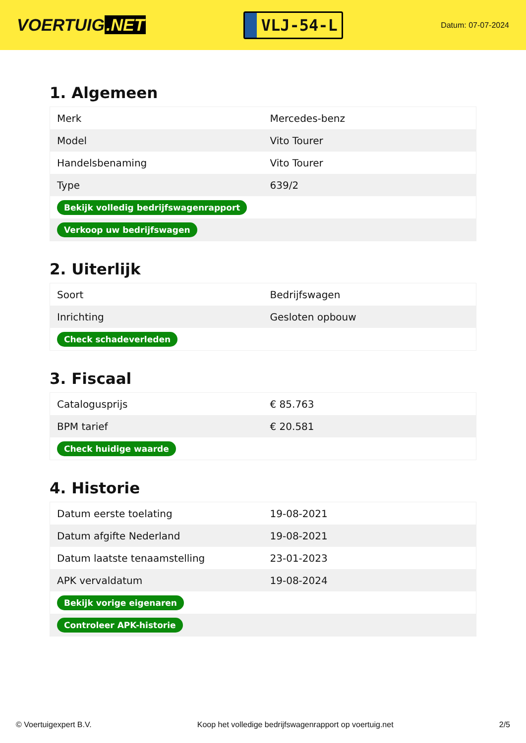VOERTUIG.NET
VLJ-54-L
Datum: 07-07-2024
1. Algemeen
| Merk | Mercedes-benz |
| Model | Vito Tourer |
| Handelsbenaming | Vito Tourer |
| Type | 639/2 |
| Bekijk volledig bedrijfswagenrapport | |
| Verkoop uw bedrijfswagen | |
2. Uiterlijk
| Soort | Bedrijfswagen |
| Inrichting | Gesloten opbouw |
| Check schadeverleden | |
3. Fiscaal
| Catalogusprijs | € 85.763 |
| BPM tarief | € 20.581 |
| Check huidige waarde | |
4. Historie
| Datum eerste toelating | 19-08-2021 |
| Datum afgifte Nederland | 19-08-2021 |
| Datum laatste tenaamstelling | 23-01-2023 |
| APK vervaldatum | 19-08-2024 |
| Bekijk vorige eigenaren | |
| Controleer APK-historie | |
© Voertuigexpert B.V. Koop het volledige bedrijfswagenrapport op voertuig.net 2/5